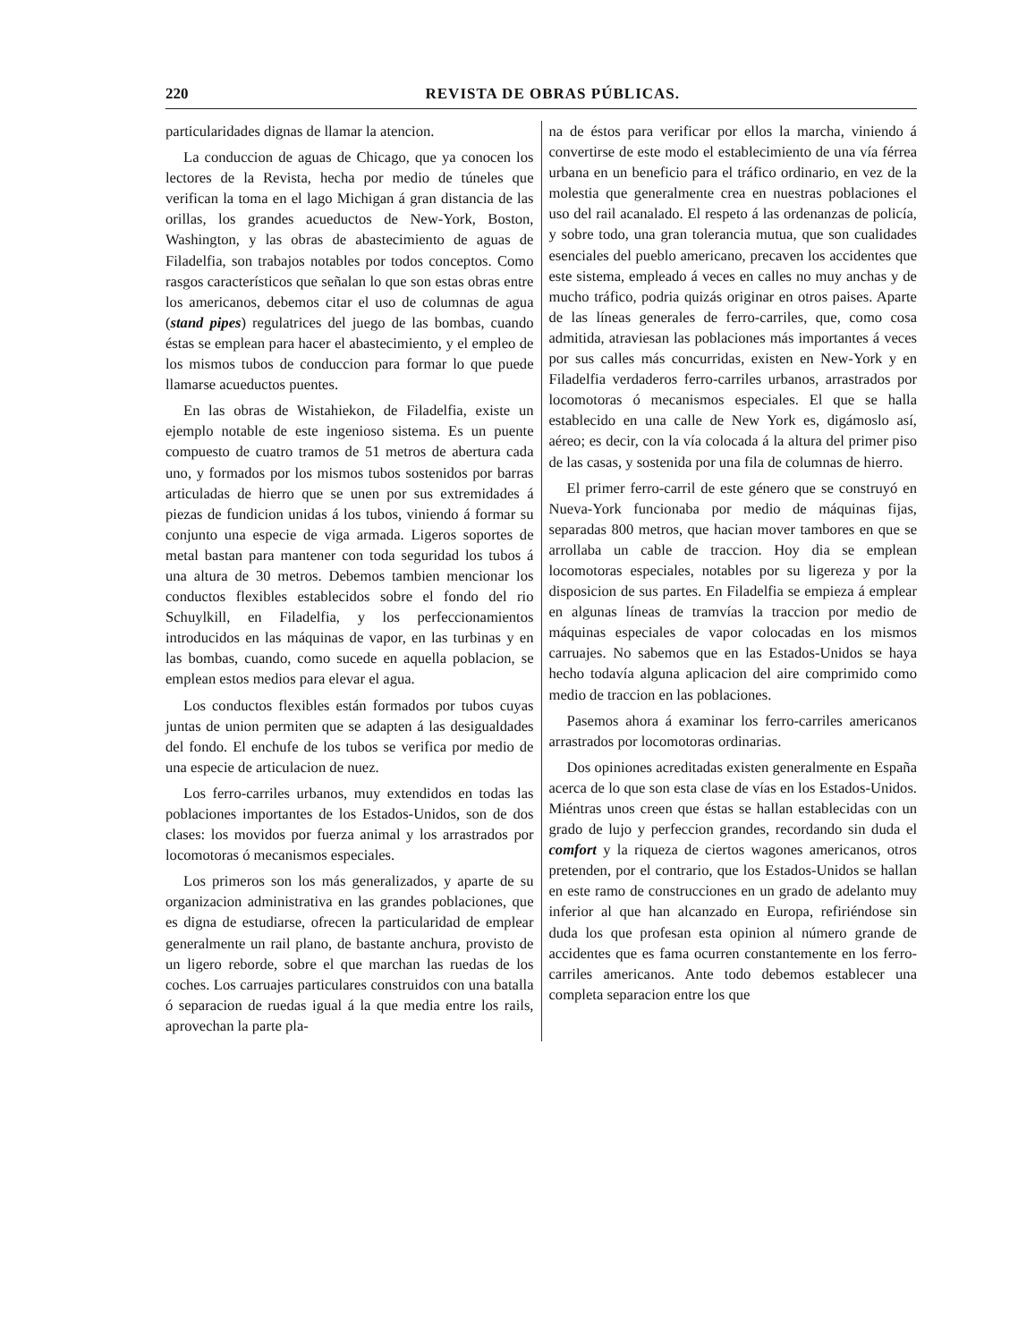220 REVISTA DE OBRAS PÚBLICAS.
particularidades dignas de llamar la atencion.
La conduccion de aguas de Chicago, que ya conocen los lectores de la Revista, hecha por medio de túneles que verifican la toma en el lago Michigan á gran distancia de las orillas, los grandes acueductos de New-York, Boston, Washington, y las obras de abastecimiento de aguas de Filadelfia, son trabajos notables por todos conceptos. Como rasgos característicos que señalan lo que son estas obras entre los americanos, debemos citar el uso de columnas de agua (stand pipes) regulatrices del juego de las bombas, cuando éstas se emplean para hacer el abastecimiento, y el empleo de los mismos tubos de conduccion para formar lo que puede llamarse acueductos puentes.
En las obras de Wistahiekon, de Filadelfia, existe un ejemplo notable de este ingenioso sistema. Es un puente compuesto de cuatro tramos de 51 metros de abertura cada uno, y formados por los mismos tubos sostenidos por barras articuladas de hierro que se unen por sus extremidades á piezas de fundicion unidas á los tubos, viniendo á formar su conjunto una especie de viga armada. Ligeros soportes de metal bastan para mantener con toda seguridad los tubos á una altura de 30 metros. Debemos tambien mencionar los conductos flexibles establecidos sobre el fondo del rio Schuylkill, en Filadelfia, y los perfeccionamientos introducidos en las máquinas de vapor, en las turbinas y en las bombas, cuando, como sucede en aquella poblacion, se emplean estos medios para elevar el agua.
Los conductos flexibles están formados por tubos cuyas juntas de union permiten que se adapten á las desigualdades del fondo. El enchufe de los tubos se verifica por medio de una especie de articulacion de nuez.
Los ferro-carriles urbanos, muy extendidos en todas las poblaciones importantes de los Estados-Unidos, son de dos clases: los movidos por fuerza animal y los arrastrados por locomotoras ó mecanismos especiales.
Los primeros son los más generalizados, y aparte de su organizacion administrativa en las grandes poblaciones, que es digna de estudiarse, ofrecen la particularidad de emplear generalmente un rail plano, de bastante anchura, provisto de un ligero reborde, sobre el que marchan las ruedas de los coches. Los carruajes particulares construidos con una batalla ó separacion de ruedas igual á la que media entre los rails, aprovechan la parte pla-
na de éstos para verificar por ellos la marcha, viniendo á convertirse de este modo el establecimiento de una vía férrea urbana en un beneficio para el tráfico ordinario, en vez de la molestia que generalmente crea en nuestras poblaciones el uso del rail acanalado. El respeto á las ordenanzas de policía, y sobre todo, una gran tolerancia mutua, que son cualidades esenciales del pueblo americano, precaven los accidentes que este sistema, empleado á veces en calles no muy anchas y de mucho tráfico, podria quizás originar en otros paises. Aparte de las líneas generales de ferro-carriles, que, como cosa admitida, atraviesan las poblaciones más importantes á veces por sus calles más concurridas, existen en New-York y en Filadelfia verdaderos ferro-carriles urbanos, arrastrados por locomotoras ó mecanismos especiales. El que se halla establecido en una calle de New York es, digámoslo así, aéreo; es decir, con la vía colocada á la altura del primer piso de las casas, y sostenida por una fila de columnas de hierro.
El primer ferro-carril de este género que se construyó en Nueva-York funcionaba por medio de máquinas fijas, separadas 800 metros, que hacian mover tambores en que se arrollaba un cable de traccion. Hoy dia se emplean locomotoras especiales, notables por su ligereza y por la disposicion de sus partes. En Filadelfia se empieza á emplear en algunas líneas de tramvías la traccion por medio de máquinas especiales de vapor colocadas en los mismos carruajes. No sabemos que en las Estados-Unidos se haya hecho todavía alguna aplicacion del aire comprimido como medio de traccion en las poblaciones.
Pasemos ahora á examinar los ferro-carriles americanos arrastrados por locomotoras ordinarias.
Dos opiniones acreditadas existen generalmente en España acerca de lo que son esta clase de vías en los Estados-Unidos. Miéntras unos creen que éstas se hallan establecidas con un grado de lujo y perfeccion grandes, recordando sin duda el comfort y la riqueza de ciertos wagones americanos, otros pretenden, por el contrario, que los Estados-Unidos se hallan en este ramo de construcciones en un grado de adelanto muy inferior al que han alcanzado en Europa, refiriéndose sin duda los que profesan esta opinion al número grande de accidentes que es fama ocurren constantemente en los ferro-carriles americanos. Ante todo debemos establecer una completa separacion entre los que